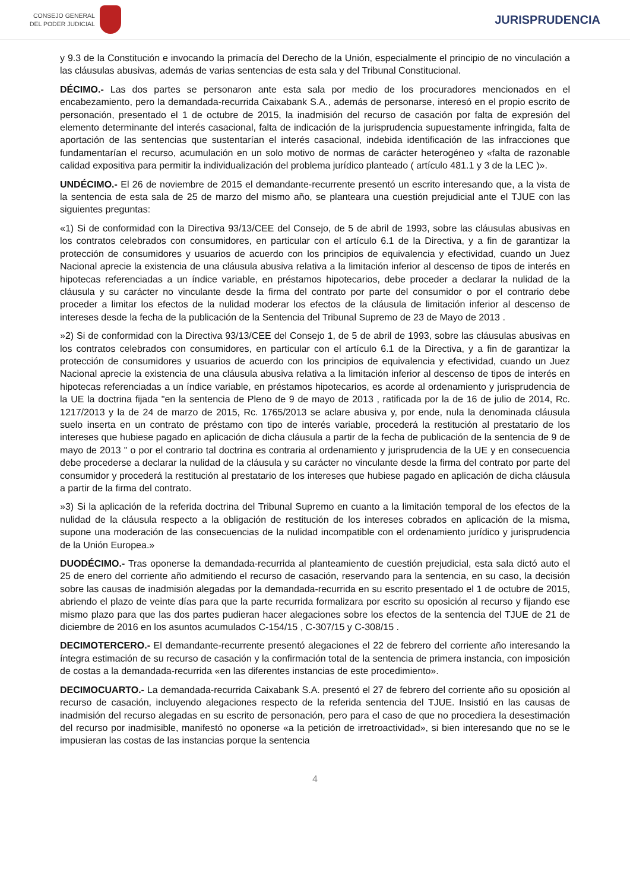CONSEJO GENERAL
DEL PODER JUDICIAL
JURISPRUDENCIA
y 9.3 de la Constitución e invocando la primacía del Derecho de la Unión, especialmente el principio de no vinculación a las cláusulas abusivas, además de varias sentencias de esta sala y del Tribunal Constitucional.
DÉCIMO.- Las dos partes se personaron ante esta sala por medio de los procuradores mencionados en el encabezamiento, pero la demandada-recurrida Caixabank S.A., además de personarse, interesó en el propio escrito de personación, presentado el 1 de octubre de 2015, la inadmisión del recurso de casación por falta de expresión del elemento determinante del interés casacional, falta de indicación de la jurisprudencia supuestamente infringida, falta de aportación de las sentencias que sustentarían el interés casacional, indebida identificación de las infracciones que fundamentarían el recurso, acumulación en un solo motivo de normas de carácter heterogéneo y «falta de razonable calidad expositiva para permitir la individualización del problema jurídico planteado ( artículo 481.1 y 3 de la LEC )».
UNDÉCIMO.- El 26 de noviembre de 2015 el demandante-recurrente presentó un escrito interesando que, a la vista de la sentencia de esta sala de 25 de marzo del mismo año, se planteara una cuestión prejudicial ante el TJUE con las siguientes preguntas:
«1) Si de conformidad con la Directiva 93/13/CEE del Consejo, de 5 de abril de 1993, sobre las cláusulas abusivas en los contratos celebrados con consumidores, en particular con el artículo 6.1 de la Directiva, y a fin de garantizar la protección de consumidores y usuarios de acuerdo con los principios de equivalencia y efectividad, cuando un Juez Nacional aprecie la existencia de una cláusula abusiva relativa a la limitación inferior al descenso de tipos de interés en hipotecas referenciadas a un índice variable, en préstamos hipotecarios, debe proceder a declarar la nulidad de la cláusula y su carácter no vinculante desde la firma del contrato por parte del consumidor o por el contrario debe proceder a limitar los efectos de la nulidad moderar los efectos de la cláusula de limitación inferior al descenso de intereses desde la fecha de la publicación de la Sentencia del Tribunal Supremo de 23 de Mayo de 2013 .
»2) Si de conformidad con la Directiva 93/13/CEE del Consejo 1, de 5 de abril de 1993, sobre las cláusulas abusivas en los contratos celebrados con consumidores, en particular con el artículo 6.1 de la Directiva, y a fin de garantizar la protección de consumidores y usuarios de acuerdo con los principios de equivalencia y efectividad, cuando un Juez Nacional aprecie la existencia de una cláusula abusiva relativa a la limitación inferior al descenso de tipos de interés en hipotecas referenciadas a un índice variable, en préstamos hipotecarios, es acorde al ordenamiento y jurisprudencia de la UE la doctrina fijada "en la sentencia de Pleno de 9 de mayo de 2013 , ratificada por la de 16 de julio de 2014, Rc. 1217/2013 y la de 24 de marzo de 2015, Rc. 1765/2013 se aclare abusiva y, por ende, nula la denominada cláusula suelo inserta en un contrato de préstamo con tipo de interés variable, procederá la restitución al prestatario de los intereses que hubiese pagado en aplicación de dicha cláusula a partir de la fecha de publicación de la sentencia de 9 de mayo de 2013 " o por el contrario tal doctrina es contraria al ordenamiento y jurisprudencia de la UE y en consecuencia debe procederse a declarar la nulidad de la cláusula y su carácter no vinculante desde la firma del contrato por parte del consumidor y procederá la restitución al prestatario de los intereses que hubiese pagado en aplicación de dicha cláusula a partir de la firma del contrato.
»3) Si la aplicación de la referida doctrina del Tribunal Supremo en cuanto a la limitación temporal de los efectos de la nulidad de la cláusula respecto a la obligación de restitución de los intereses cobrados en aplicación de la misma, supone una moderación de las consecuencias de la nulidad incompatible con el ordenamiento jurídico y jurisprudencia de la Unión Europea.»
DUODÉCIMO.- Tras oponerse la demandada-recurrida al planteamiento de cuestión prejudicial, esta sala dictó auto el 25 de enero del corriente año admitiendo el recurso de casación, reservando para la sentencia, en su caso, la decisión sobre las causas de inadmisión alegadas por la demandada-recurrida en su escrito presentado el 1 de octubre de 2015, abriendo el plazo de veinte días para que la parte recurrida formalizara por escrito su oposición al recurso y fijando ese mismo plazo para que las dos partes pudieran hacer alegaciones sobre los efectos de la sentencia del TJUE de 21 de diciembre de 2016 en los asuntos acumulados C-154/15 , C-307/15 y C-308/15 .
DECIMOTERCERO.- El demandante-recurrente presentó alegaciones el 22 de febrero del corriente año interesando la íntegra estimación de su recurso de casación y la confirmación total de la sentencia de primera instancia, con imposición de costas a la demandada-recurrida «en las diferentes instancias de este procedimiento».
DECIMOCUARTO.- La demandada-recurrida Caixabank S.A. presentó el 27 de febrero del corriente año su oposición al recurso de casación, incluyendo alegaciones respecto de la referida sentencia del TJUE. Insistió en las causas de inadmisión del recurso alegadas en su escrito de personación, pero para el caso de que no procediera la desestimación del recurso por inadmisible, manifestó no oponerse «a la petición de irretroactividad», si bien interesando que no se le impusieran las costas de las instancias porque la sentencia
4